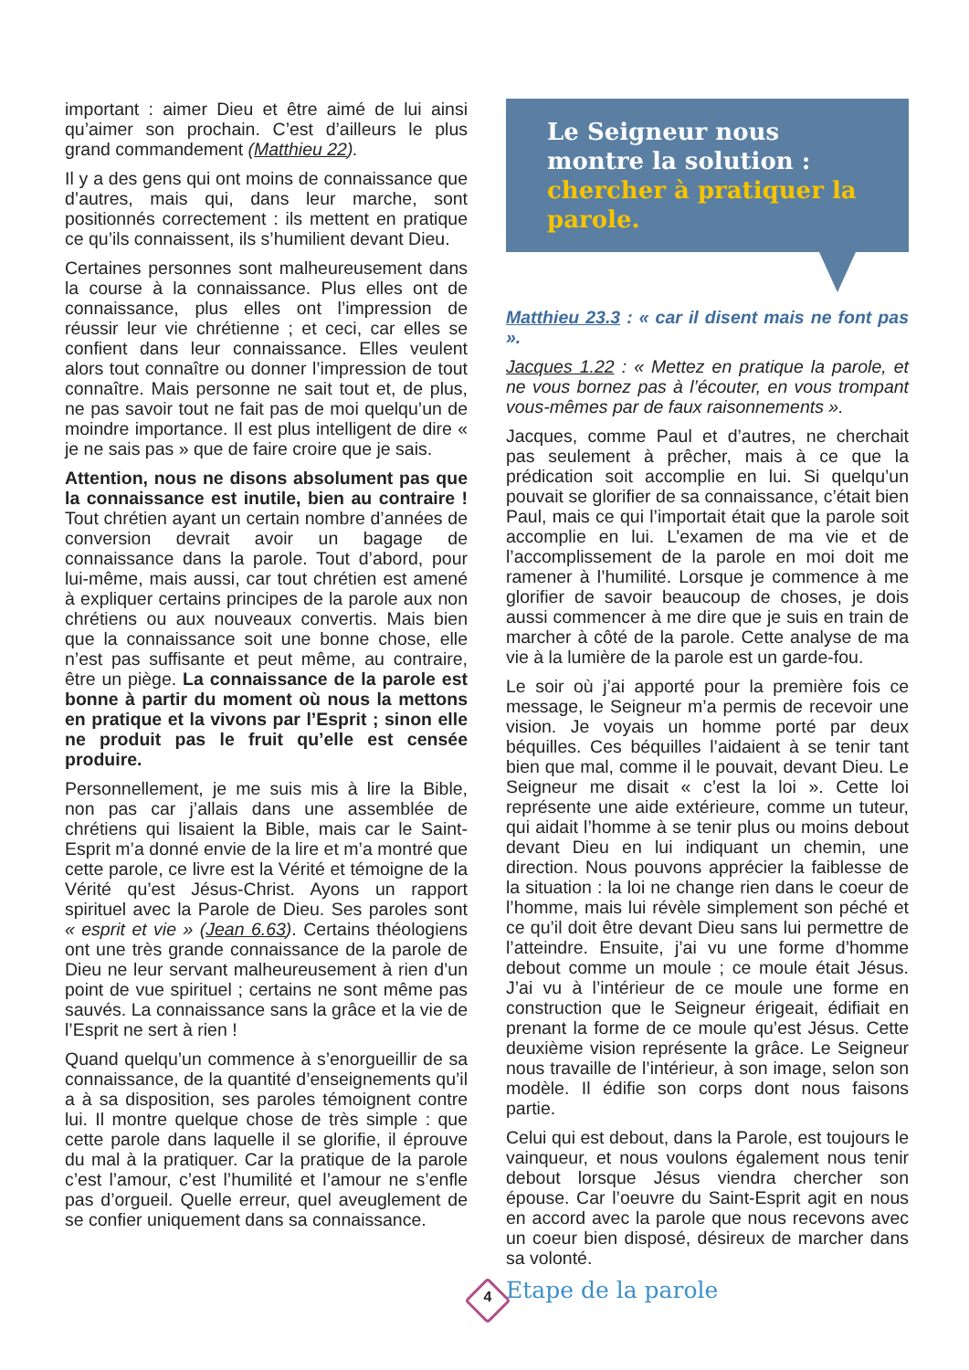important : aimer Dieu et être aimé de lui ainsi qu’aimer son prochain. C’est d’ailleurs le plus grand commandement (Matthieu 22).
Il y a des gens qui ont moins de connaissance que d’autres, mais qui, dans leur marche, sont positionnés correctement : ils mettent en pratique ce qu’ils connaissent, ils s’humilient devant Dieu.
Certaines personnes sont malheureusement dans la course à la connaissance. Plus elles ont de connaissance, plus elles ont l’impression de réussir leur vie chrétienne ; et ceci, car elles se confient dans leur connaissance. Elles veulent alors tout connaître ou donner l’impression de tout connaître. Mais personne ne sait tout et, de plus, ne pas savoir tout ne fait pas de moi quelqu’un de moindre importance. Il est plus intelligent de dire « je ne sais pas » que de faire croire que je sais.
Attention, nous ne disons absolument pas que la connaissance est inutile, bien au contraire ! Tout chrétien ayant un certain nombre d’années de conversion devrait avoir un bagage de connaissance dans la parole. Tout d’abord, pour lui-même, mais aussi, car tout chrétien est amené à expliquer certains principes de la parole aux non chrétiens ou aux nouveaux convertis. Mais bien que la connaissance soit une bonne chose, elle n’est pas suffisante et peut même, au contraire, être un piège. La connaissance de la parole est bonne à partir du moment où nous la mettons en pratique et la vivons par l’Esprit ; sinon elle ne produit pas le fruit qu’elle est censée produire.
Personnellement, je me suis mis à lire la Bible, non pas car j’allais dans une assemblée de chrétiens qui lisaient la Bible, mais car le Saint-Esprit m’a donné envie de la lire et m’a montré que cette parole, ce livre est la Vérité et témoigne de la Vérité qu’est Jésus-Christ. Ayons un rapport spirituel avec la Parole de Dieu. Ses paroles sont « esprit et vie » (Jean 6.63). Certains théologiens ont une très grande connaissance de la parole de Dieu ne leur servant malheureusement à rien d’un point de vue spirituel ; certains ne sont même pas sauvés. La connaissance sans la grâce et la vie de l’Esprit ne sert à rien !
Quand quelqu’un commence à s’enorgueillir de sa connaissance, de la quantité d’enseignements qu’il a à sa disposition, ses paroles témoignent contre lui. Il montre quelque chose de très simple : que cette parole dans laquelle il se glorifie, il éprouve du mal à la pratiquer. Car la pratique de la parole c’est l’amour, c’est l’humilité et l’amour ne s’enfle pas d’orgueil. Quelle erreur, quel aveuglement de se confier uniquement dans sa connaissance.
Le Seigneur nous montre la solution : chercher à pratiquer la parole.
Matthieu 23.3 : « car il disent mais ne font pas ».
Jacques 1.22 : « Mettez en pratique la parole, et ne vous bornez pas à l’écouter, en vous trompant vous-mêmes par de faux raisonnements ».
Jacques, comme Paul et d’autres, ne cherchait pas seulement à prêcher, mais à ce que la prédication soit accomplie en lui. Si quelqu’un pouvait se glorifier de sa connaissance, c’était bien Paul, mais ce qui l’importait était que la parole soit accomplie en lui. L’examen de ma vie et de l’accomplissement de la parole en moi doit me ramener à l’humilité. Lorsque je commence à me glorifier de savoir beaucoup de choses, je dois aussi commencer à me dire que je suis en train de marcher à côté de la parole. Cette analyse de ma vie à la lumière de la parole est un garde-fou.
Le soir où j’ai apporté pour la première fois ce message, le Seigneur m’a permis de recevoir une vision. Je voyais un homme porté par deux béquilles. Ces béquilles l’aidaient à se tenir tant bien que mal, comme il le pouvait, devant Dieu. Le Seigneur me disait « c’est la loi ». Cette loi représente une aide extérieure, comme un tuteur, qui aidait l’homme à se tenir plus ou moins debout devant Dieu en lui indiquant un chemin, une direction. Nous pouvons apprécier la faiblesse de la situation : la loi ne change rien dans le coeur de l’homme, mais lui révèle simplement son péché et ce qu’il doit être devant Dieu sans lui permettre de l’atteindre. Ensuite, j’ai vu une forme d’homme debout comme un moule ; ce moule était Jésus. J’ai vu à l’intérieur de ce moule une forme en construction que le Seigneur érigeait, édifiait en prenant la forme de ce moule qu’est Jésus. Cette deuxième vision représente la grâce. Le Seigneur nous travaille de l’intérieur, à son image, selon son modèle. Il édifie son corps dont nous faisons partie.
Celui qui est debout, dans la Parole, est toujours le vainqueur, et nous voulons également nous tenir debout lorsque Jésus viendra chercher son épouse. Car l’oeuvre du Saint-Esprit agit en nous en accord avec la parole que nous recevons avec un coeur bien disposé, désireux de marcher dans sa volonté.
Etape de la parole
4